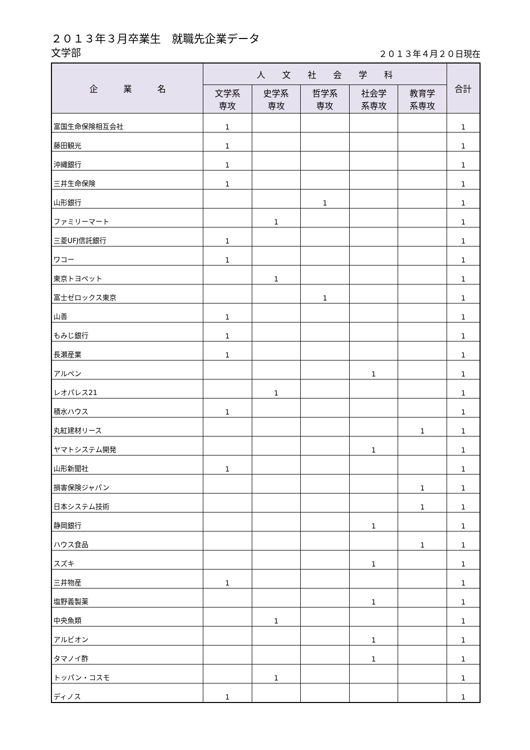２０１３年３月卒業生　就職先企業データ
文学部
２０１３年４月２０日現在
| 企 業 名 | 人 文 社 会 学 科 | | | | | 合計 |
| --- | --- | --- | --- | --- | --- | --- |
| | 文学系 専攻 | 史学系 専攻 | 哲学系 専攻 | 社会学 系専攻 | 教育学 系専攻 | |
| 富国生命保険相互会社 | 1 | | | | | 1 |
| 藤田観光 | 1 | | | | | 1 |
| 沖縄銀行 | 1 | | | | | 1 |
| 三井生命保険 | 1 | | | | | 1 |
| 山形銀行 | | | 1 | | | 1 |
| ファミリーマート | | 1 | | | | 1 |
| 三菱UFJ信託銀行 | 1 | | | | | 1 |
| ワコー | 1 | | | | | 1 |
| 東京トヨペット | | 1 | | | | 1 |
| 富士ゼロックス東京 | | | 1 | | | 1 |
| 山善 | 1 | | | | | 1 |
| もみじ銀行 | 1 | | | | | 1 |
| 長瀬産業 | 1 | | | | | 1 |
| アルペン | | | | 1 | | 1 |
| レオパレス21 | | 1 | | | | 1 |
| 積水ハウス | 1 | | | | | 1 |
| 丸紅建材リース | | | | | 1 | 1 |
| ヤマトシステム開発 | | | | 1 | | 1 |
| 山形新聞社 | 1 | | | | | 1 |
| 損害保険ジャパン | | | | | 1 | 1 |
| 日本システム技術 | | | | | 1 | 1 |
| 静岡銀行 | | | | 1 | | 1 |
| ハウス食品 | | | | | 1 | 1 |
| スズキ | | | | 1 | | 1 |
| 三井物産 | 1 | | | | | 1 |
| 塩野義製薬 | | | | 1 | | 1 |
| 中央魚類 | | 1 | | | | 1 |
| アルビオン | | | | 1 | | 1 |
| タマノイ酢 | | | | 1 | | 1 |
| トッパン・コスモ | | 1 | | | | 1 |
| ディノス | 1 | | | | | 1 |